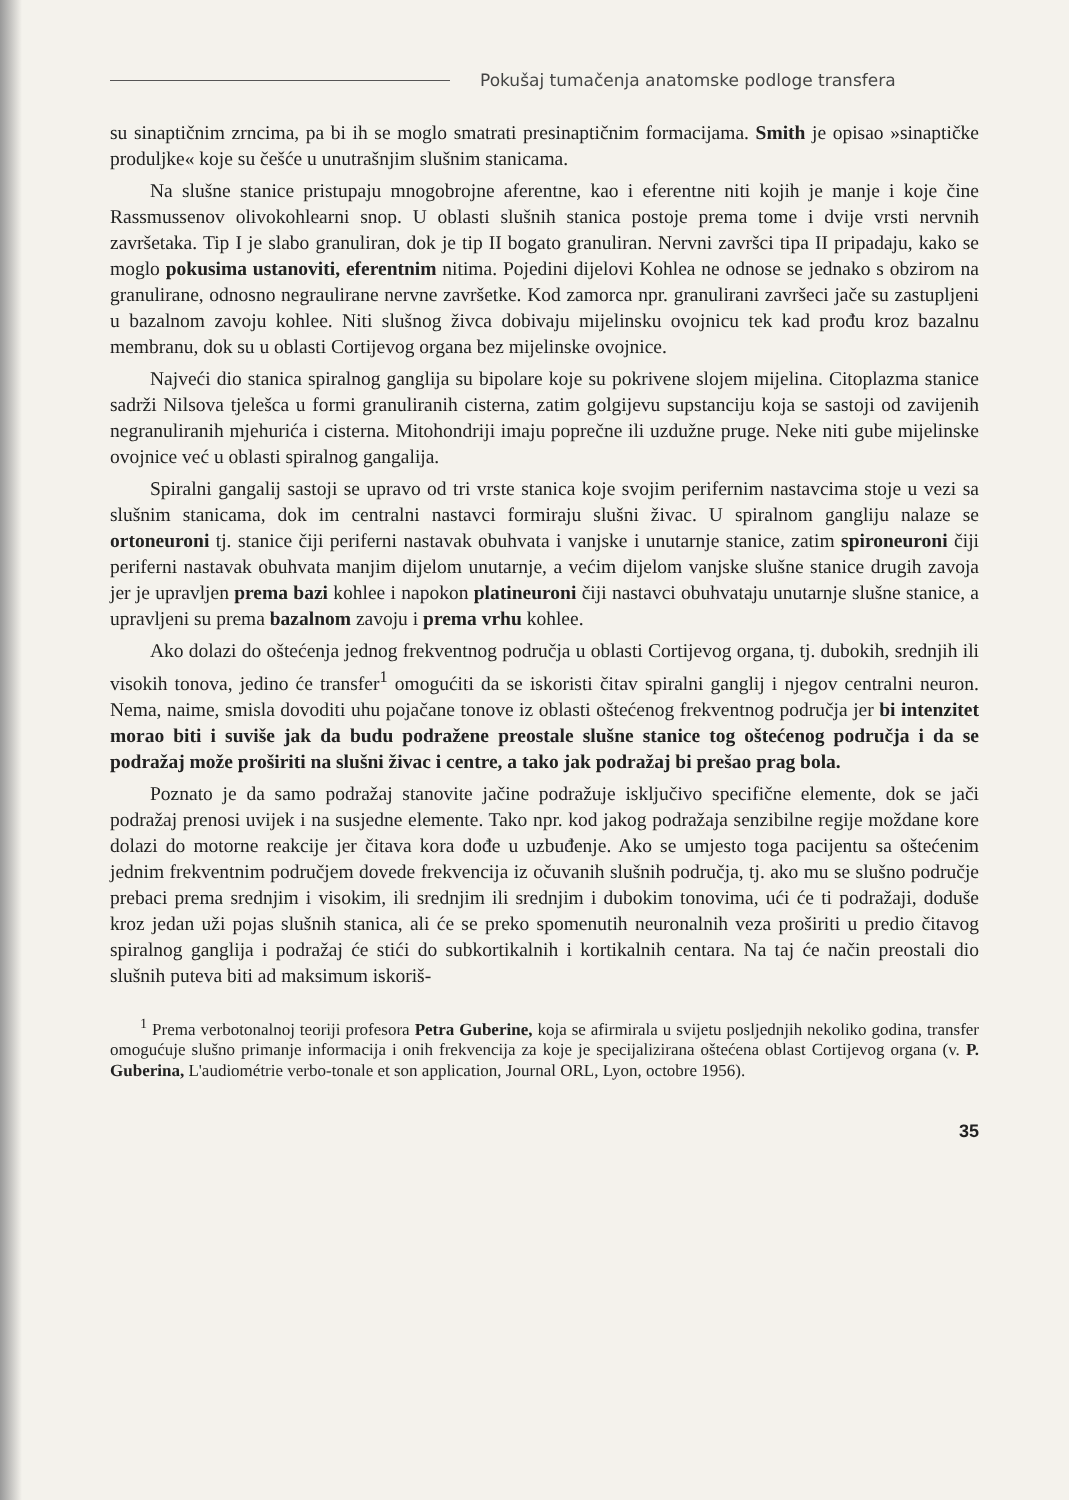Pokušaj tumačenja anatomske podloge transfera
su sinaptičnim zrncima, pa bi ih se moglo smatrati presinaptičnim formacijama. Smith je opisao »sinaptičke produljke« koje su češće u unutrašnjim slušnim stanicama.
Na slušne stanice pristupaju mnogobrojne aferentne, kao i eferentne niti kojih je manje i koje čine Rassmussenov olivokohlearni snop. U oblasti slušnih stanica postoje prema tome i dvije vrsti nervnih završetaka. Tip I je slabo granuliran, dok je tip II bogato granuliran. Nervni završci tipa II pripadaju, kako se moglo pokusima ustanoviti, eferentnim nitima. Pojedini dijelovi Kohlea ne odnose se jednako s obzirom na granulirane, odnosno negraulirane nervne završetke. Kod zamorca npr. granulirani završeci jače su zastupljeni u bazalnom zavoju kohlee. Niti slušnog živca dobivaju mijelinsku ovojnicu tek kad prođu kroz bazalnu membranu, dok su u oblasti Cortijevog organa bez mijelinske ovojnice.
Najveći dio stanica spiralnog ganglija su bipolare koje su pokrivene slojem mijelina. Citoplazma stanice sadrži Nilsova tjelešca u formi granuliranih cisterna, zatim golgijevu supstanciju koja se sastoji od zavijenih negranuliranih mjehurića i cisterna. Mitohondriji imaju poprečne ili uzdužne pruge. Neke niti gube mijelinske ovojnice već u oblasti spiralnog gangalija.
Spiralni gangalij sastoji se upravo od tri vrste stanica koje svojim perifernim nastavcima stoje u vezi sa slušnim stanicama, dok im centralni nastavci formiraju slušni živac. U spiralnom gangliju nalaze se ortoneuroni tj. stanice čiji periferni nastavak obuhvata i vanjske i unutarnje stanice, zatim spironeuroni čiji periferni nastavak obuhvata manjim dijelom unutarnje, a većim dijelom vanjske slušne stanice drugih zavoja jer je upravljen prema bazi kohlee i napokon platineuroni čiji nastavci obuhvataju unutarnje slušne stanice, a upravljeni su prema bazalnom zavoju i prema vrhu kohlee.
Ako dolazi do oštećenja jednog frekventnog područja u oblasti Cortijevog organa, tj. dubokih, srednjih ili visokih tonova, jedino će transfer<sup>1</sup> omogućiti da se iskoristi čitav spiralni ganglij i njegov centralni neuron. Nema, naime, smisla dovoditi uhu pojačane tonove iz oblasti oštećenog frekventnog područja jer bi intenzitet morao biti i suviše jak da budu podražene preostale slušne stanice tog oštećenog područja i da se podražaj može proširiti na slušni živac i centre, a tako jak podražaj bi prešao prag bola.
Poznato je da samo podražaj stanovite jačine podražuje isključivo specifične elemente, dok se jači podražaj prenosi uvijek i na susjedne elemente. Tako npr. kod jakog podražaja senzibilne regije moždane kore dolazi do motorne reakcije jer čitava kora dođe u uzbuđenje. Ako se umjesto toga pacijentu sa oštećenim jednim frekventnim područjem dovede frekvencija iz očuvanih slušnih područja, tj. ako mu se slušno područje prebaci prema srednjim i visokim, ili srednjim ili srednjim i dubokim tonovima, ući će ti podražaji, doduše kroz jedan uži pojas slušnih stanica, ali će se preko spomenutih neuronalnih veza proširiti u predio čitavog spiralnog ganglija i podražaj će stići do subkortikalnih i kortikalnih centara. Na taj će način preostali dio slušnih puteva biti ad maksimum iskoriš-
<sup>1</sup> Prema verbotonalnoj teoriji profesora Petra Guberine, koja se afirmirala u svijetu posljednjih nekoliko godina, transfer omogućuje slušno primanje informacija i onih frekvencija za koje je specijalizirana oštećena oblast Cortijevog organa (v. P. Guberina, L'audiométrie verbo-tonale et son application, Journal ORL, Lyon, octobre 1956).
35